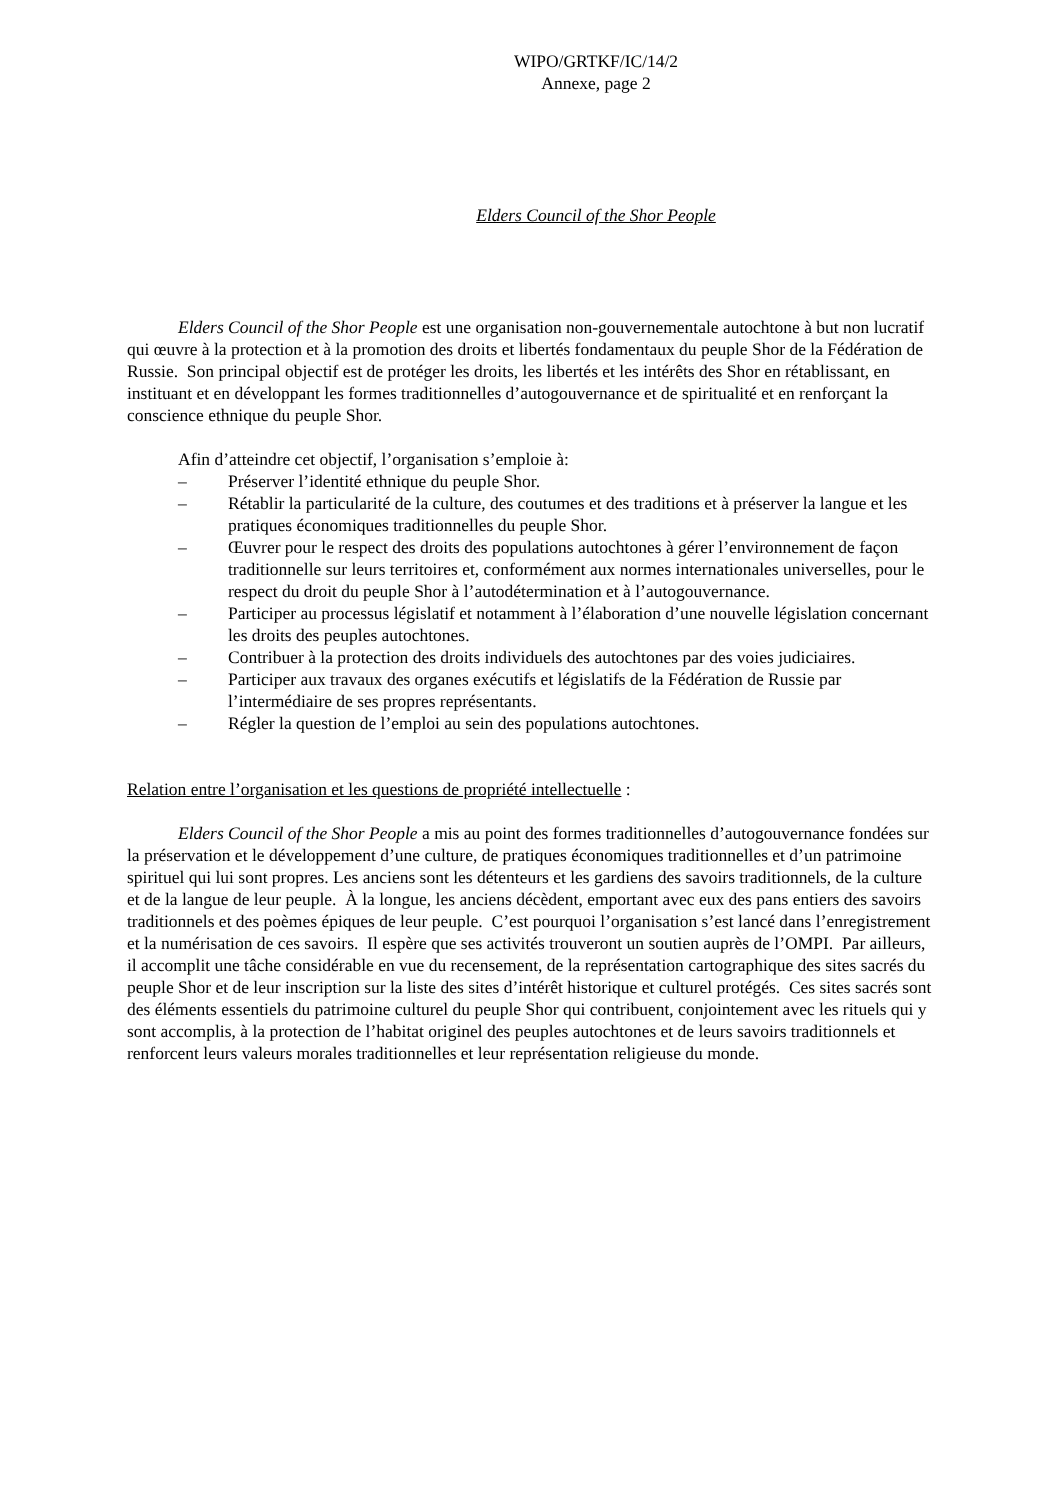WIPO/GRTKF/IC/14/2
Annexe, page 2
Elders Council of the Shor People
Elders Council of the Shor People est une organisation non-gouvernementale autochtone à but non lucratif qui œuvre à la protection et à la promotion des droits et libertés fondamentaux du peuple Shor de la Fédération de Russie. Son principal objectif est de protéger les droits, les libertés et les intérêts des Shor en rétablissant, en instituant et en développant les formes traditionnelles d’autogouvernance et de spiritualité et en renforçant la conscience ethnique du peuple Shor.
Afin d’atteindre cet objectif, l’organisation s’emploie à:
– Préserver l’identité ethnique du peuple Shor.
– Rétablir la particularité de la culture, des coutumes et des traditions et à préserver la langue et les pratiques économiques traditionnelles du peuple Shor.
– Œuvrer pour le respect des droits des populations autochtones à gérer l’environnement de façon traditionnelle sur leurs territoires et, conformément aux normes internationales universelles, pour le respect du droit du peuple Shor à l’autodétermination et à l’autogouvernance.
– Participer au processus législatif et notamment à l’élaboration d’une nouvelle législation concernant les droits des peuples autochtones.
– Contribuer à la protection des droits individuels des autochtones par des voies judiciaires.
– Participer aux travaux des organes exécutifs et législatifs de la Fédération de Russie par l’intermédiaire de ses propres représentants.
– Régler la question de l’emploi au sein des populations autochtones.
Relation entre l’organisation et les questions de propriété intellectuelle :
Elders Council of the Shor People a mis au point des formes traditionnelles d’autogouvernance fondées sur la préservation et le développement d’une culture, de pratiques économiques traditionnelles et d’un patrimoine spirituel qui lui sont propres. Les anciens sont les détenteurs et les gardiens des savoirs traditionnels, de la culture et de la langue de leur peuple. À la longue, les anciens décèdent, emportant avec eux des pans entiers des savoirs traditionnels et des poèmes épiques de leur peuple. C’est pourquoi l’organisation s’est lancé dans l’enregistrement et la numérisation de ces savoirs. Il espère que ses activités trouveront un soutien auprès de l’OMPI. Par ailleurs, il accomplit une tâche considérable en vue du recensement, de la représentation cartographique des sites sacrés du peuple Shor et de leur inscription sur la liste des sites d’intérêt historique et culturel protégés. Ces sites sacrés sont des éléments essentiels du patrimoine culturel du peuple Shor qui contribuent, conjointement avec les rituels qui y sont accomplis, à la protection de l’habitat originel des peuples autochtones et de leurs savoirs traditionnels et renforcent leurs valeurs morales traditionnelles et leur représentation religieuse du monde.